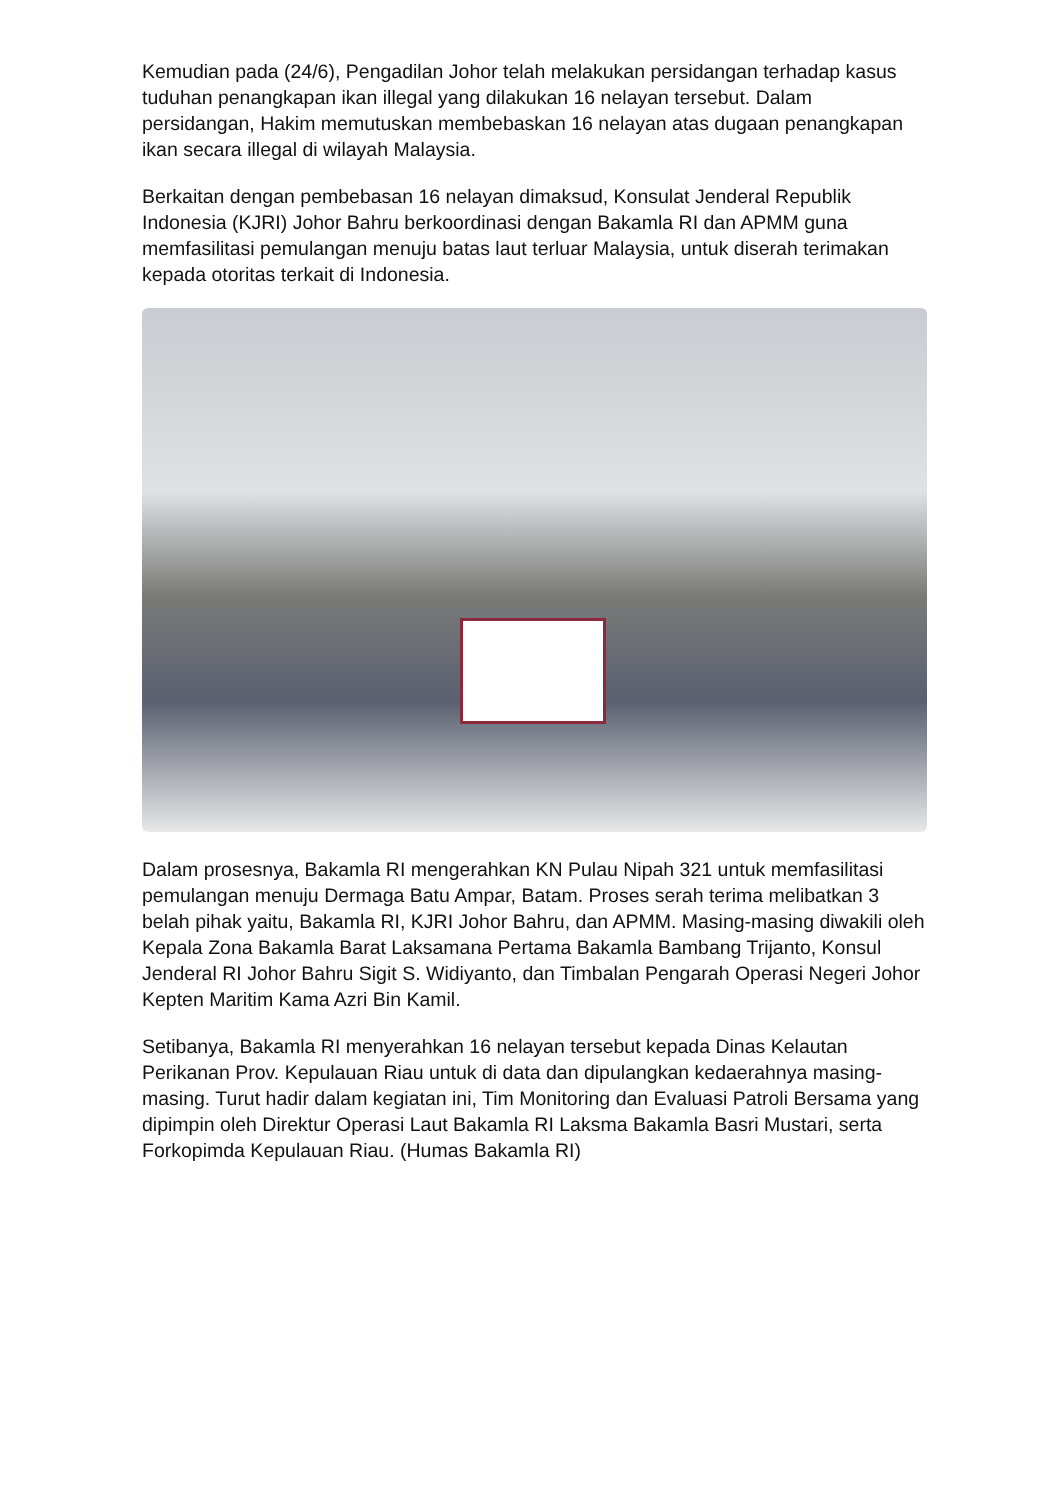Kemudian pada (24/6), Pengadilan Johor telah melakukan persidangan terhadap kasus tuduhan penangkapan ikan illegal yang dilakukan 16 nelayan tersebut. Dalam persidangan, Hakim memutuskan membebaskan 16 nelayan atas dugaan penangkapan ikan secara illegal di wilayah Malaysia.
Berkaitan dengan pembebasan 16 nelayan dimaksud, Konsulat Jenderal Republik Indonesia (KJRI) Johor Bahru berkoordinasi dengan Bakamla RI dan APMM guna memfasilitasi pemulangan menuju batas laut terluar Malaysia, untuk diserah terimakan kepada otoritas terkait di Indonesia.
Dalam prosesnya, Bakamla RI mengerahkan KN Pulau Nipah 321 untuk memfasilitasi pemulangan menuju Dermaga Batu Ampar, Batam. Proses serah terima melibatkan 3 belah pihak yaitu, Bakamla RI, KJRI Johor Bahru, dan APMM. Masing-masing diwakili oleh Kepala Zona Bakamla Barat Laksamana Pertama Bakamla Bambang Trijanto, Konsul Jenderal RI Johor Bahru Sigit S. Widiyanto, dan Timbalan Pengarah Operasi Negeri Johor Kepten Maritim Kama Azri Bin Kamil.
Setibanya, Bakamla RI menyerahkan 16 nelayan tersebut kepada Dinas Kelautan Perikanan Prov. Kepulauan Riau untuk di data dan dipulangkan kedaerahnya masing-masing. Turut hadir dalam kegiatan ini, Tim Monitoring dan Evaluasi Patroli Bersama yang dipimpin oleh Direktur Operasi Laut Bakamla RI Laksma Bakamla Basri Mustari, serta Forkopimda Kepulauan Riau. (Humas Bakamla RI)